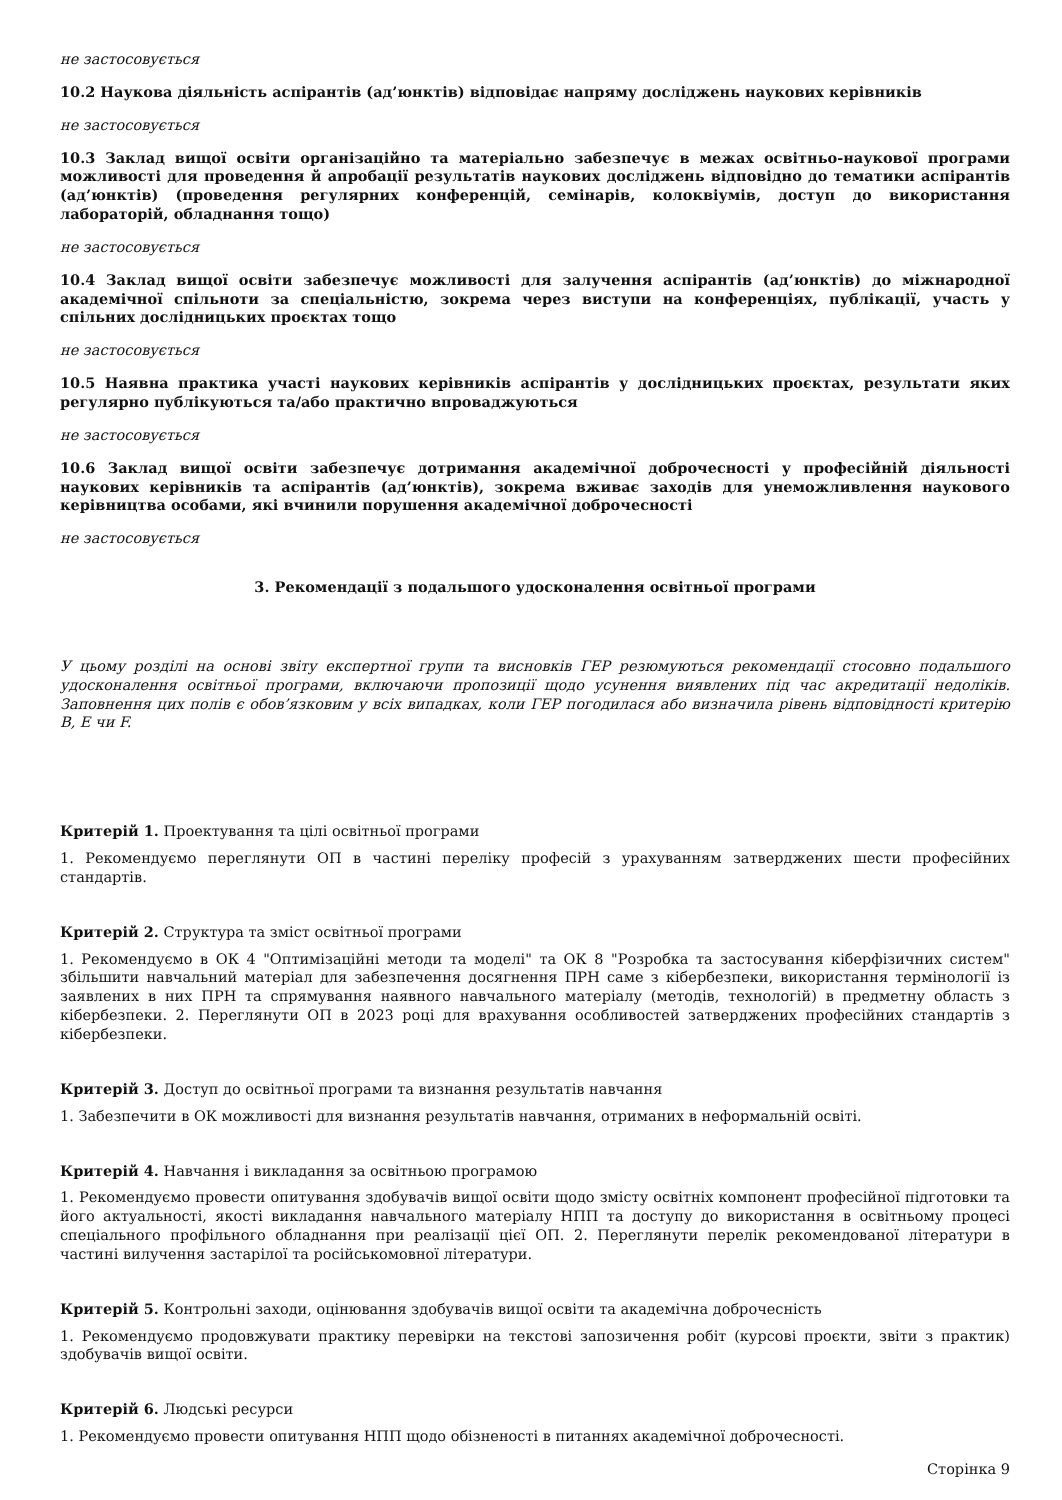не застосовується
10.2 Наукова діяльність аспірантів (ад’юнктів) відповідає напряму досліджень наукових керівників
не застосовується
10.3 Заклад вищої освіти організаційно та матеріально забезпечує в межах освітньо-наукової програми можливості для проведення й апробації результатів наукових досліджень відповідно до тематики аспірантів (ад’юнктів) (проведення регулярних конференцій, семінарів, колоквіумів, доступ до використання лабораторій, обладнання тощо)
не застосовується
10.4 Заклад вищої освіти забезпечує можливості для залучення аспірантів (ад’юнктів) до міжнародної академічної спільноти за спеціальністю, зокрема через виступи на конференціях, публікації, участь у спільних дослідницьких проєктах тощо
не застосовується
10.5 Наявна практика участі наукових керівників аспірантів у дослідницьких проєктах, результати яких регулярно публікуються та/або практично впроваджуються
не застосовується
10.6 Заклад вищої освіти забезпечує дотримання академічної доброчесності у професійній діяльності наукових керівників та аспірантів (ад’юнктів), зокрема вживає заходів для унеможливлення наукового керівництва особами, які вчинили порушення академічної доброчесності
не застосовується
3. Рекомендації з подальшого удосконалення освітньої програми
У цьому розділі на основі звіту експертної групи та висновків ГЕР резюмуються рекомендації стосовно подальшого удосконалення освітньої програми, включаючи пропозиції щодо усунення виявлених під час акредитації недоліків. Заповнення цих полів є обов’язковим у всіх випадках, коли ГЕР погодилася або визначила рівень відповідності критерію B, E чи F.
Критерій 1. Проектування та цілі освітньої програми
1. Рекомендуємо переглянути ОП в частині переліку професій з урахуванням затверджених шести професійних стандартів.
Критерій 2. Структура та зміст освітньої програми
1. Рекомендуємо в ОК 4 "Оптимізаційні методи та моделі" та ОК 8 "Розробка та застосування кіберфізичних систем" збільшити навчальний матеріал для забезпечення досягнення ПРН саме з кібербезпеки, використання термінології із заявлених в них ПРН та спрямування наявного навчального матеріалу (методів, технологій) в предметну область з кібербезпеки. 2. Переглянути ОП в 2023 році для врахування особливостей затверджених професійних стандартів з кібербезпеки.
Критерій 3. Доступ до освітньої програми та визнання результатів навчання
1. Забезпечити в ОК можливості для визнання результатів навчання, отриманих в неформальній освіті.
Критерій 4. Навчання і викладання за освітньою програмою
1. Рекомендуємо провести опитування здобувачів вищої освіти щодо змісту освітніх компонент професійної підготовки та його актуальності, якості викладання навчального матеріалу НПП та доступу до використання в освітньому процесі спеціального профільного обладнання при реалізації цієї ОП. 2. Переглянути перелік рекомендованої літератури в частині вилучення застарілої та російськомовної літератури.
Критерій 5. Контрольні заходи, оцінювання здобувачів вищої освіти та академічна доброчесність
1. Рекомендуємо продовжувати практику перевірки на текстові запозичення робіт (курсові проєкти, звіти з практик) здобувачів вищої освіти.
Критерій 6. Людські ресурси
1. Рекомендуємо провести опитування НПП щодо обізненості в питаннях академічної доброчесності.
Сторінка 9